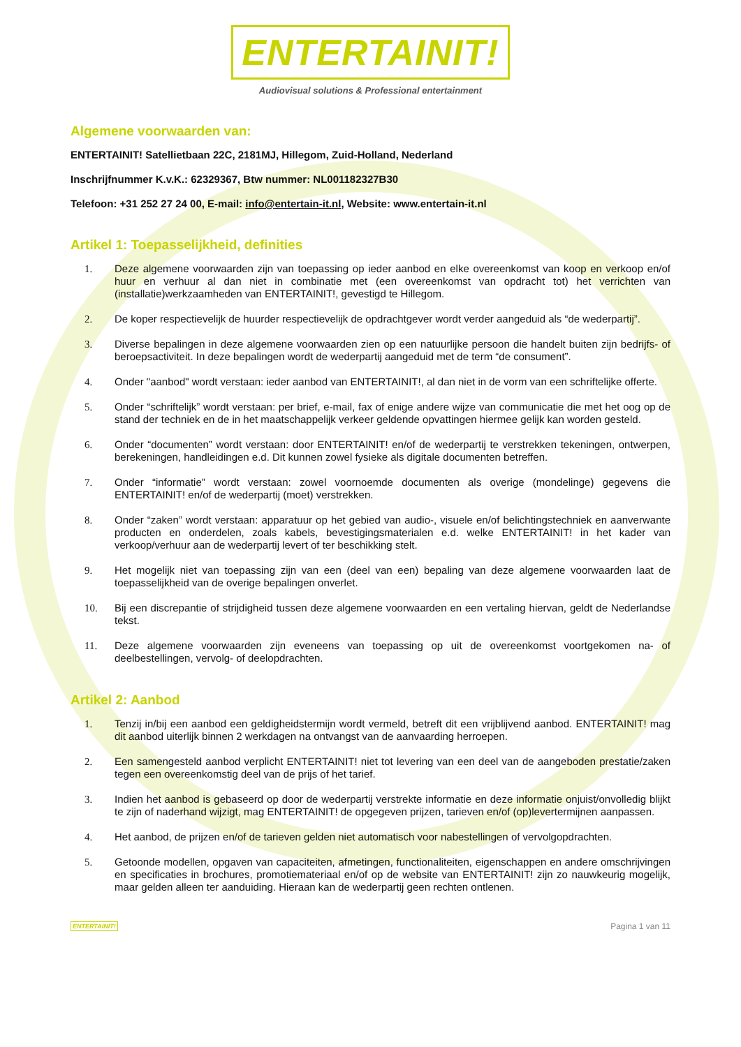ENTERTAINIT!
Audiovisual solutions & Professional entertainment
Algemene voorwaarden van:
ENTERTAINIT! Satellietbaan 22C, 2181MJ, Hillegom, Zuid-Holland, Nederland
Inschrijfnummer K.v.K.: 62329367, Btw nummer: NL001182327B30
Telefoon: +31 252 27 24 00, E-mail: info@entertain-it.nl, Website: www.entertain-it.nl
Artikel 1: Toepasselijkheid, definities
1. Deze algemene voorwaarden zijn van toepassing op ieder aanbod en elke overeenkomst van koop en verkoop en/of huur en verhuur al dan niet in combinatie met (een overeenkomst van opdracht tot) het verrichten van (installatie)werkzaamheden van ENTERTAINIT!, gevestigd te Hillegom.
2. De koper respectievelijk de huurder respectievelijk de opdrachtgever wordt verder aangeduid als “de wederpartij”.
3. Diverse bepalingen in deze algemene voorwaarden zien op een natuurlijke persoon die handelt buiten zijn bedrijfs- of beroepsactiviteit. In deze bepalingen wordt de wederpartij aangeduid met de term “de consument”.
4. Onder "aanbod" wordt verstaan: ieder aanbod van ENTERTAINIT!, al dan niet in de vorm van een schriftelijke offerte.
5. Onder “schriftelijk” wordt verstaan: per brief, e-mail, fax of enige andere wijze van communicatie die met het oog op de stand der techniek en de in het maatschappelijk verkeer geldende opvattingen hiermee gelijk kan worden gesteld.
6. Onder “documenten” wordt verstaan: door ENTERTAINIT! en/of de wederpartij te verstrekken tekeningen, ontwerpen, berekeningen, handleidingen e.d. Dit kunnen zowel fysieke als digitale documenten betreffen.
7. Onder “informatie” wordt verstaan: zowel voornoemde documenten als overige (mondelinge) gegevens die ENTERTAINIT! en/of de wederpartij (moet) verstrekken.
8. Onder “zaken” wordt verstaan: apparatuur op het gebied van audio-, visuele en/of belichtingstechniek en aanverwante producten en onderdelen, zoals kabels, bevestigingsmaterialen e.d. welke ENTERTAINIT! in het kader van verkoop/verhuur aan de wederpartij levert of ter beschikking stelt.
9. Het mogelijk niet van toepassing zijn van een (deel van een) bepaling van deze algemene voorwaarden laat de toepasselijkheid van de overige bepalingen onverlet.
10. Bij een discrepantie of strijdigheid tussen deze algemene voorwaarden en een vertaling hiervan, geldt de Nederlandse tekst.
11. Deze algemene voorwaarden zijn eveneens van toepassing op uit de overeenkomst voortgekomen na- of deelbestellingen, vervolg- of deelopdrachten.
Artikel 2: Aanbod
1. Tenzij in/bij een aanbod een geldigheidstermijn wordt vermeld, betreft dit een vrijblijvend aanbod. ENTERTAINIT! mag dit aanbod uiterlijk binnen 2 werkdagen na ontvangst van de aanvaarding herroepen.
2. Een samengesteld aanbod verplicht ENTERTAINIT! niet tot levering van een deel van de aangeboden prestatie/zaken tegen een overeenkomstig deel van de prijs of het tarief.
3. Indien het aanbod is gebaseerd op door de wederpartij verstrekte informatie en deze informatie onjuist/onvolledig blijkt te zijn of naderhand wijzigt, mag ENTERTAINIT! de opgegeven prijzen, tarieven en/of (op)levertermijnen aanpassen.
4. Het aanbod, de prijzen en/of de tarieven gelden niet automatisch voor nabestellingen of vervolgopdrachten.
5. Getoonde modellen, opgaven van capaciteiten, afmetingen, functionaliteiten, eigenschappen en andere omschrijvingen en specificaties in brochures, promotiemateriaal en/of op de website van ENTERTAINIT! zijn zo nauwkeurig mogelijk, maar gelden alleen ter aanduiding. Hieraan kan de wederpartij geen rechten ontlenen.
ENTERTAINIT! Pagina 1 van 11